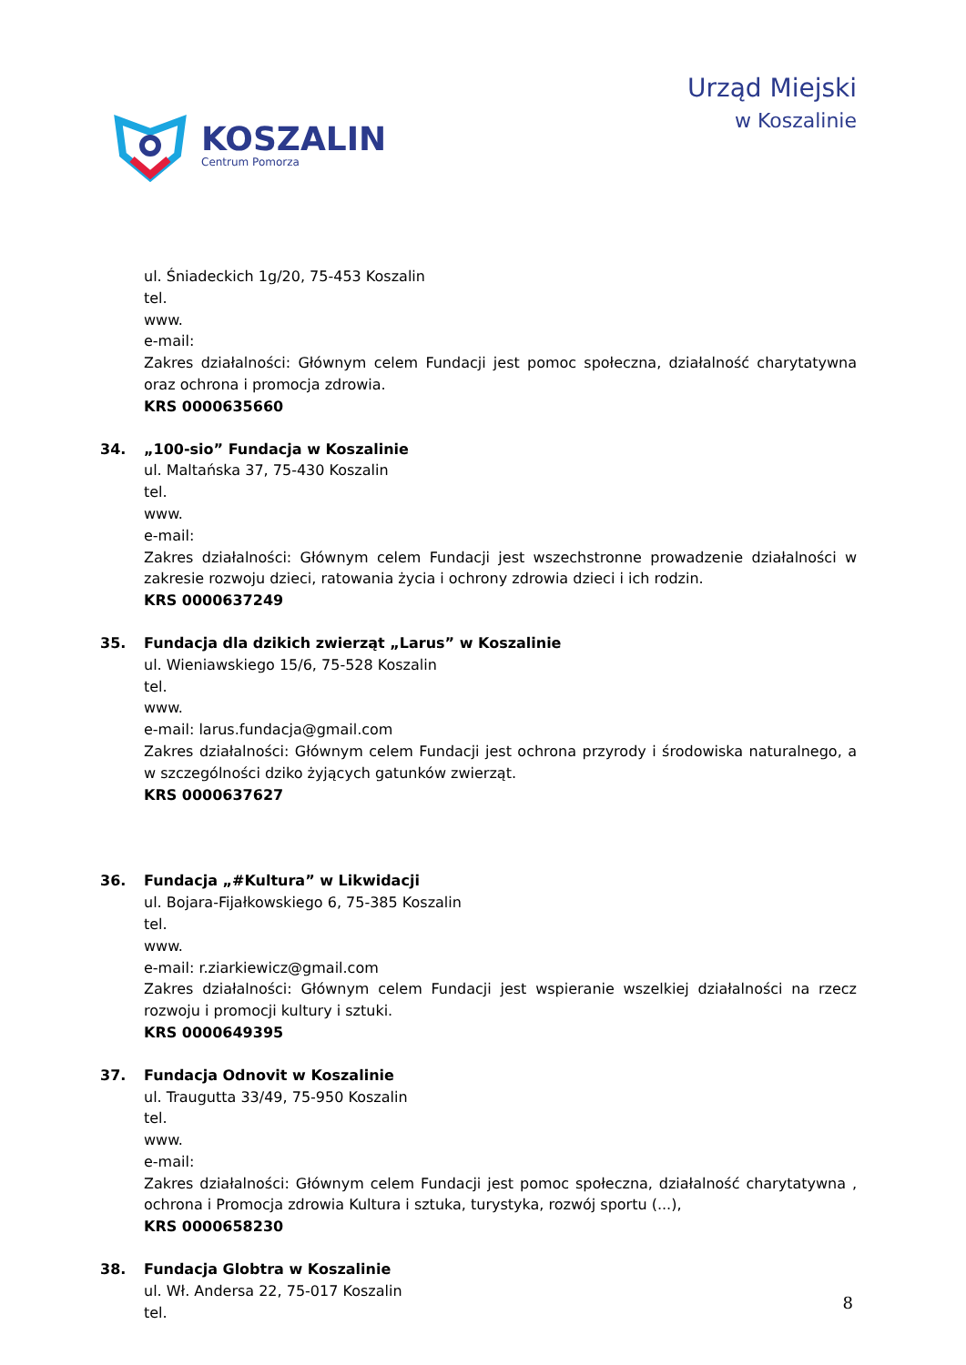KOSZALIN
Centrum Pomorza
Urząd Miejski
w Koszalinie
ul. Śniadeckich 1g/20, 75-453 Koszalin
tel.
www.
e-mail:
Zakres działalności: Głównym celem Fundacji jest pomoc społeczna, działalność charytatywna oraz ochrona i promocja zdrowia.
KRS 0000635660
34. „100-sio” Fundacja w Koszalinie
ul. Maltańska 37, 75-430 Koszalin
tel.
www.
e-mail:
Zakres działalności: Głównym celem Fundacji jest wszechstronne prowadzenie działalności w zakresie rozwoju dzieci, ratowania życia i ochrony zdrowia dzieci i ich rodzin.
KRS 0000637249
35. Fundacja dla dzikich zwierząt „Larus” w Koszalinie
ul. Wieniawskiego 15/6, 75-528 Koszalin
tel.
www.
e-mail: larus.fundacja@gmail.com
Zakres działalności: Głównym celem Fundacji jest ochrona przyrody i środowiska naturalnego, a w szczególności dziko żyjących gatunków zwierząt.
KRS 0000637627
36. Fundacja „#Kultura” w Likwidacji
ul. Bojara-Fijałkowskiego 6, 75-385 Koszalin
tel.
www.
e-mail: r.ziarkiewicz@gmail.com
Zakres działalności: Głównym celem Fundacji jest wspieranie wszelkiej działalności na rzecz rozwoju i promocji kultury i sztuki.
KRS 0000649395
37. Fundacja Odnovit w Koszalinie
ul. Traugutta 33/49, 75-950 Koszalin
tel.
www.
e-mail:
Zakres działalności: Głównym celem Fundacji jest pomoc społeczna, działalność charytatywna , ochrona i Promocja zdrowia Kultura i sztuka, turystyka, rozwój sportu (...),
KRS 0000658230
38. Fundacja Globtra w Koszalinie
ul. Wł. Andersa 22, 75-017 Koszalin
tel.
8